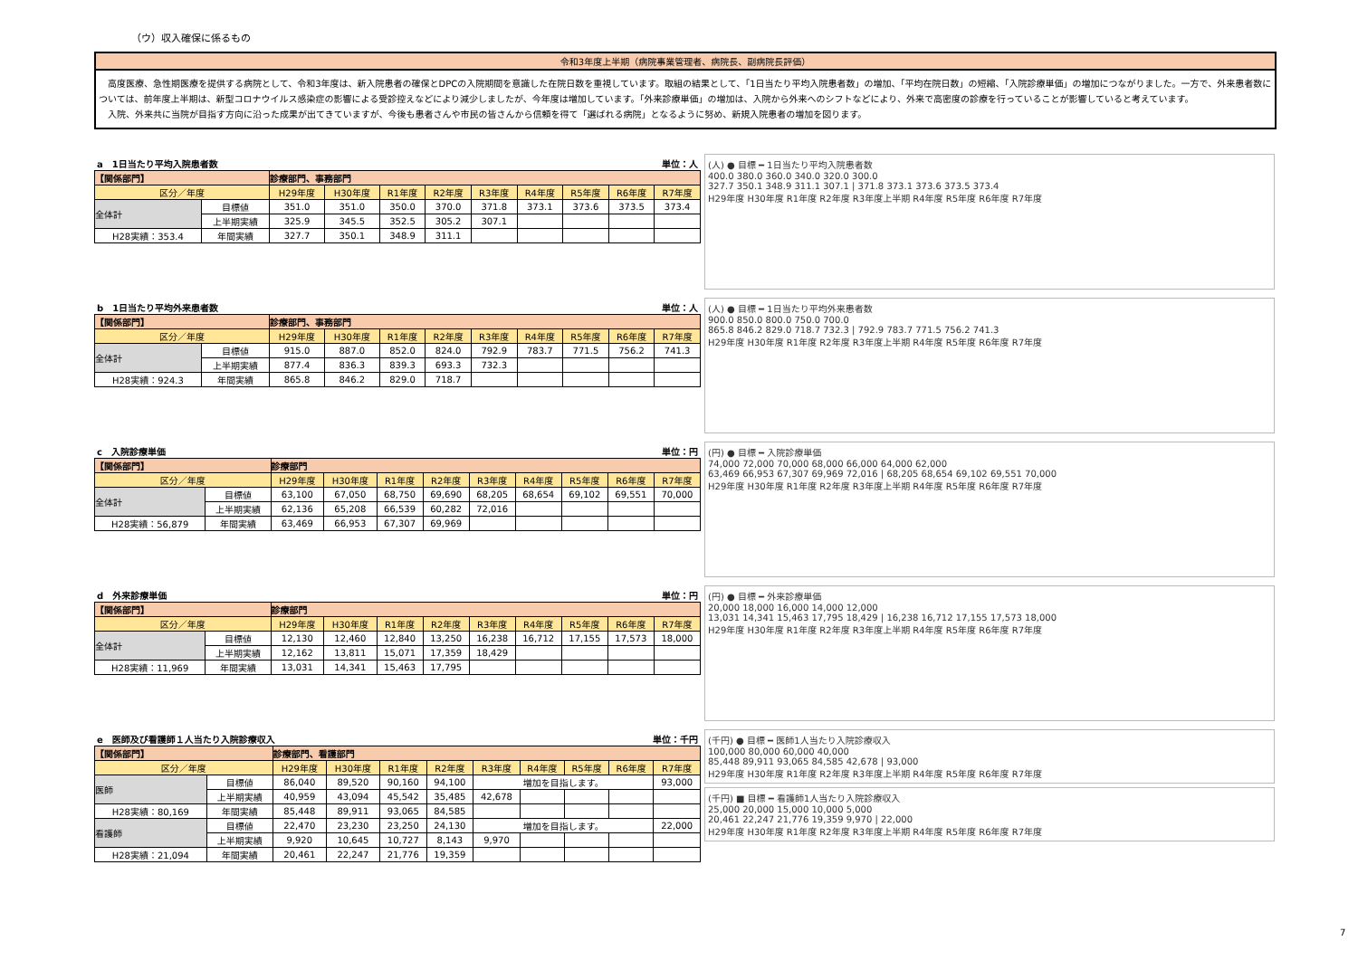（ウ）収入確保に係るもの
令和3年度上半期（病院事業管理者、病院長、副病院長評価）
　高度医療、急性期医療を提供する病院として、令和3年度は、新入院患者の確保とDPCの入院期間を意識した在院日数を重視しています。取組の結果として、「1日当たり平均入院患者数」の増加、「平均在院日数」の短縮、「入院診療単価」の増加につながりました。一方で、外来患者数については、前年度上半期は、新型コロナウイルス感染症の影響による受診控えなどにより減少しましたが、今年度は増加しています。「外来診療単価」の増加は、入院から外来へのシフトなどにより、外来で高密度の診療を行っていることが影響していると考えています。
　入院、外来共に当院が目指す方向に沿った成果が出てきていますが、今後も患者さんや市民の皆さんから信頼を得て「選ばれる病院」となるように努め、新規入院患者の増加を図ります。
a　1日当たり平均入院患者数 単位：人
| 【関係部門】 | | 診療部門、事務部門 | | | | | | | | |
| 区分／年度 | | H29年度 | H30年度 | R1年度 | R2年度 | R3年度 | R4年度 | R5年度 | R6年度 | R7年度 |
| 全体計 | 目標値 | 351.0 | 351.0 | 350.0 | 370.0 | 371.8 | 373.1 | 373.6 | 373.5 | 373.4 |
| | 上半期実績 | 325.9 | 345.5 | 352.5 | 305.2 | 307.1 | | | | |
| H28実績：353.4 | 年間実績 | 327.7 | 350.1 | 348.9 | 311.1 | | | | | |
(人) ● 目標 ━ 1日当たり平均入院患者数
400.0 380.0 360.0 340.0 320.0 300.0
327.7 350.1 348.9 311.1 307.1 | 371.8 373.1 373.6 373.5 373.4
H29年度 H30年度 R1年度 R2年度 R3年度上半期 R4年度 R5年度 R6年度 R7年度
b　1日当たり平均外来患者数 単位：人
| 【関係部門】 | | 診療部門、事務部門 | | | | | | | | |
| 区分／年度 | | H29年度 | H30年度 | R1年度 | R2年度 | R3年度 | R4年度 | R5年度 | R6年度 | R7年度 |
| 全体計 | 目標値 | 915.0 | 887.0 | 852.0 | 824.0 | 792.9 | 783.7 | 771.5 | 756.2 | 741.3 |
| | 上半期実績 | 877.4 | 836.3 | 839.3 | 693.3 | 732.3 | | | | |
| H28実績：924.3 | 年間実績 | 865.8 | 846.2 | 829.0 | 718.7 | | | | | |
(人) ● 目標 ━ 1日当たり平均外来患者数
900.0 850.0 800.0 750.0 700.0
865.8 846.2 829.0 718.7 732.3 | 792.9 783.7 771.5 756.2 741.3
H29年度 H30年度 R1年度 R2年度 R3年度上半期 R4年度 R5年度 R6年度 R7年度
c　入院診療単価 単位：円
| 【関係部門】 | | 診療部門 | | | | | | | | |
| 区分／年度 | | H29年度 | H30年度 | R1年度 | R2年度 | R3年度 | R4年度 | R5年度 | R6年度 | R7年度 |
| 全体計 | 目標値 | 63,100 | 67,050 | 68,750 | 69,690 | 68,205 | 68,654 | 69,102 | 69,551 | 70,000 |
| | 上半期実績 | 62,136 | 65,208 | 66,539 | 60,282 | 72,016 | | | | |
| H28実績：56,879 | 年間実績 | 63,469 | 66,953 | 67,307 | 69,969 | | | | | |
(円) ● 目標 ━ 入院診療単価
74,000 72,000 70,000 68,000 66,000 64,000 62,000
63,469 66,953 67,307 69,969 72,016 | 68,205 68,654 69,102 69,551 70,000
H29年度 H30年度 R1年度 R2年度 R3年度上半期 R4年度 R5年度 R6年度 R7年度
d　外来診療単価 単位：円
| 【関係部門】 | | 診療部門 | | | | | | | | |
| 区分／年度 | | H29年度 | H30年度 | R1年度 | R2年度 | R3年度 | R4年度 | R5年度 | R6年度 | R7年度 |
| 全体計 | 目標値 | 12,130 | 12,460 | 12,840 | 13,250 | 16,238 | 16,712 | 17,155 | 17,573 | 18,000 |
| | 上半期実績 | 12,162 | 13,811 | 15,071 | 17,359 | 18,429 | | | | |
| H28実績：11,969 | 年間実績 | 13,031 | 14,341 | 15,463 | 17,795 | | | | | |
(円) ● 目標 ━ 外来診療単価
20,000 18,000 16,000 14,000 12,000
13,031 14,341 15,463 17,795 18,429 | 16,238 16,712 17,155 17,573 18,000
H29年度 H30年度 R1年度 R2年度 R3年度上半期 R4年度 R5年度 R6年度 R7年度
e　医師及び看護師１人当たり入院診療収入 単位：千円
| 【関係部門】 | | 診療部門、看護部門 | | | | | | | | |
| 区分／年度 | | H29年度 | H30年度 | R1年度 | R2年度 | R3年度 | R4年度 | R5年度 | R6年度 | R7年度 |
| 医師 | 目標値 | 86,040 | 89,520 | 90,160 | 94,100 | 増加を目指します。 | | | | 93,000 |
| | 上半期実績 | 40,959 | 43,094 | 45,542 | 35,485 | 42,678 | | | | |
| H28実績：80,169 | 年間実績 | 85,448 | 89,911 | 93,065 | 84,585 | | | | | |
| 看護師 | 目標値 | 22,470 | 23,230 | 23,250 | 24,130 | 増加を目指します。 | | | | 22,000 |
| | 上半期実績 | 9,920 | 10,645 | 10,727 | 8,143 | 9,970 | | | | |
| H28実績：21,094 | 年間実績 | 20,461 | 22,247 | 21,776 | 19,359 | | | | | |
(千円) ● 目標 ━ 医師1人当たり入院診療収入
100,000 80,000 60,000 40,000
85,448 89,911 93,065 84,585 42,678 | 93,000
H29年度 H30年度 R1年度 R2年度 R3年度上半期 R4年度 R5年度 R6年度 R7年度
(千円) ■ 目標 ━ 看護師1人当たり入院診療収入
25,000 20,000 15,000 10,000 5,000
20,461 22,247 21,776 19,359 9,970 | 22,000
H29年度 H30年度 R1年度 R2年度 R3年度上半期 R4年度 R5年度 R6年度 R7年度
7